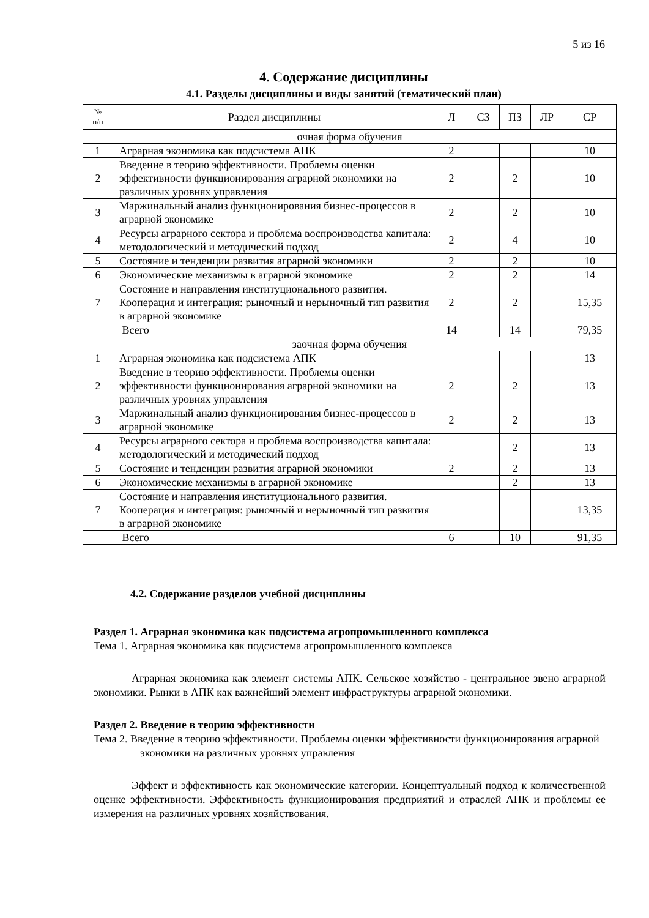5 из 16
4. Содержание дисциплины
4.1. Разделы дисциплины и виды занятий (тематический план)
| № п/п | Раздел дисциплины | Л | СЗ | ПЗ | ЛР | СР |
| --- | --- | --- | --- | --- | --- | --- |
| очная форма обучения | | | | | | |
| 1 | Аграрная экономика как подсистема АПК | 2 | | | | 10 |
| 2 | Введение в теорию эффективности. Проблемы оценки эффективности функционирования аграрной экономики на различных уровнях управления | 2 | | 2 | | 10 |
| 3 | Маржинальный анализ функционирования бизнес-процессов в аграрной экономике | 2 | | 2 | | 10 |
| 4 | Ресурсы аграрного сектора и проблема воспроизводства капитала: методологический и методический подход | 2 | | 4 | | 10 |
| 5 | Состояние и тенденции развития аграрной экономики | 2 | | 2 | | 10 |
| 6 | Экономические механизмы в аграрной экономике | 2 | | 2 | | 14 |
| 7 | Состояние и направления институционального развития. Кооперация и интеграция: рыночный и нерыночный тип развития в аграрной экономике | 2 | | 2 | | 15,35 |
| | Всего | 14 | | 14 | | 79,35 |
| заочная форма обучения | | | | | | |
| 1 | Аграрная экономика как подсистема АПК | | | | | 13 |
| 2 | Введение в теорию эффективности. Проблемы оценки эффективности функционирования аграрной экономики на различных уровнях управления | 2 | | 2 | | 13 |
| 3 | Маржинальный анализ функционирования бизнес-процессов в аграрной экономике | 2 | | 2 | | 13 |
| 4 | Ресурсы аграрного сектора и проблема воспроизводства капитала: методологический и методический подход | | | 2 | | 13 |
| 5 | Состояние и тенденции развития аграрной экономики | 2 | | 2 | | 13 |
| 6 | Экономические механизмы в аграрной экономике | | | 2 | | 13 |
| 7 | Состояние и направления институционального развития. Кооперация и интеграция: рыночный и нерыночный тип развития в аграрной экономике | | | | | 13,35 |
| | Всего | 6 | | 10 | | 91,35 |
4.2. Содержание разделов учебной дисциплины
Раздел 1. Аграрная экономика как подсистема агропромышленного комплекса
Тема 1. Аграрная экономика как подсистема агропромышленного комплекса
Аграрная экономика как элемент системы АПК. Сельское хозяйство - центральное звено аграрной экономики. Рынки в АПК как важнейший элемент инфраструктуры аграрной экономики.
Раздел 2. Введение в теорию эффективности
Тема 2. Введение в теорию эффективности. Проблемы оценки эффективности функционирования аграрной экономики на различных уровнях управления
Эффект и эффективность как экономические категории. Концептуальный подход к количественной оценке эффективности. Эффективность функционирования предприятий и отраслей АПК и проблемы ее измерения на различных уровнях хозяйствования.